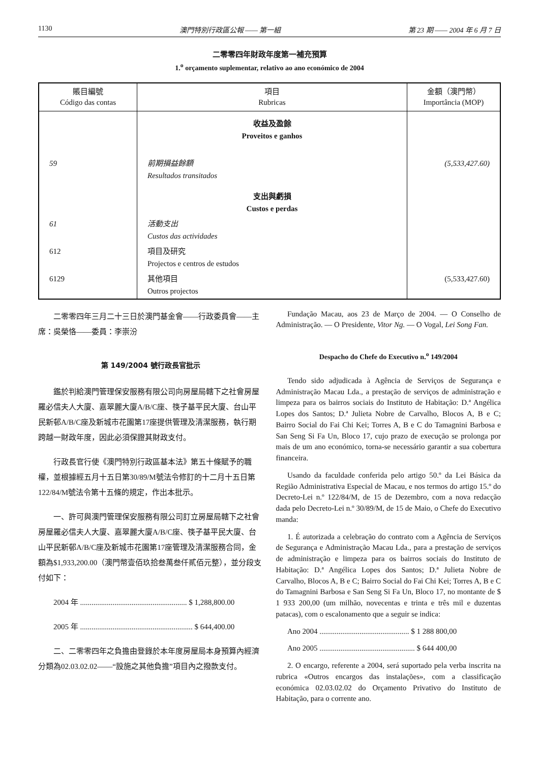1130 澳門特別行政區公報 —— 第一組 第 23 期 —— 2004 年 6 月 7 日
二零零四年財政年度第一補充預算
1.<sup>o</sup> orçamento suplementar, relativo ao ano económico de 2004
| 賬目編號 Código das contas | 項目 Rubricas | 金額（澳門幣） Importância (MOP) |
| --- | --- | --- |
| | 收益及盈餘 Proveitos e ganhos | |
| 59 | 前期損益餘額 Resultados transitados | (5,533,427.60) |
| | 支出與虧損 Custos e perdas | |
| 61 | 活動支出 Custos das actividades | |
| 612 | 項目及研究 Projectos e centros de estudos | |
| 6129 | 其他項目 Outros projectos | (5,533,427.60) |
二零零四年三月二十三日於澳門基金會——行政委員會——主席：吳榮恪——委員：李崇汾
第 149/2004 號行政長官批示
鑑於判給澳門管理保安服務有限公司向房屋局轄下之社會房屋羅必信夫人大廈、嘉翠麗大廈A/B/C座、筷子基平民大廈、台山平民新邨A/B/C座及新城市花園第17座提供管理及清潔服務，執行期跨越一財政年度，因此必須保證其財政支付。
行政長官行使《澳門特別行政區基本法》第五十條賦予的職權，並根據經五月十五日第30/89/M號法令修訂的十二月十五日第122/84/M號法令第十五條的規定，作出本批示。
一、許可與澳門管理保安服務有限公司訂立房屋局轄下之社會房屋羅必信夫人大廈、嘉翠麗大廈A/B/C座、筷子基平民大廈、台山平民新邨A/B/C座及新城市花園第17座管理及清潔服務合同，金額為$1,933,200.00（澳門幣壹佰玖拾叁萬叁仟貳佰元整），並分段支付如下：
2004 年 ........................................................ $ 1,288,800.00
2005 年 ........................................................... $ 644,400.00
二、二零零四年之負擔由登錄於本年度房屋局本身預算內經濟分類為02.03.02.02——“設施之其他負擔”項目內之撥款支付。
Fundação Macau, aos 23 de Março de 2004. — O Conselho de Administração. — O Presidente, Vitor Ng. — O Vogal, Lei Song Fan.
Despacho do Chefe do Executivo n.<sup>o</sup> 149/2004
Tendo sido adjudicada à Agência de Serviços de Segurança e Administração Macau Lda., a prestação de serviços de administração e limpeza para os bairros sociais do Instituto de Habitação: D.ª Angélica Lopes dos Santos; D.ª Julieta Nobre de Carvalho, Blocos A, B e C; Bairro Social do Fai Chi Kei; Torres A, B e C do Tamagnini Barbosa e San Seng Si Fa Un, Bloco 17, cujo prazo de execução se prolonga por mais de um ano económico, torna-se necessário garantir a sua cobertura financeira.
Usando da faculdade conferida pelo artigo 50.º da Lei Básica da Região Administrativa Especial de Macau, e nos termos do artigo 15.º do Decreto-Lei n.º 122/84/M, de 15 de Dezembro, com a nova redacção dada pelo Decreto-Lei n.º 30/89/M, de 15 de Maio, o Chefe do Executivo manda:
1. É autorizada a celebração do contrato com a Agência de Serviços de Segurança e Administração Macau Lda., para a prestação de serviços de administração e limpeza para os bairros sociais do Instituto de Habitação: D.ª Angélica Lopes dos Santos; D.ª Julieta Nobre de Carvalho, Blocos A, B e C; Bairro Social do Fai Chi Kei; Torres A, B e C do Tamagnini Barbosa e San Seng Si Fa Un, Bloco 17, no montante de $ 1 933 200,00 (um milhão, novecentas e trinta e três mil e duzentas patacas), com o escalonamento que a seguir se indica:
Ano 2004 ............................................... $ 1 288 800,00
Ano 2005 .................................................. $ 644 400,00
2. O encargo, referente a 2004, será suportado pela verba inscrita na rubrica «Outros encargos das instalações», com a classificação económica 02.03.02.02 do Orçamento Privativo do Instituto de Habitação, para o corrente ano.